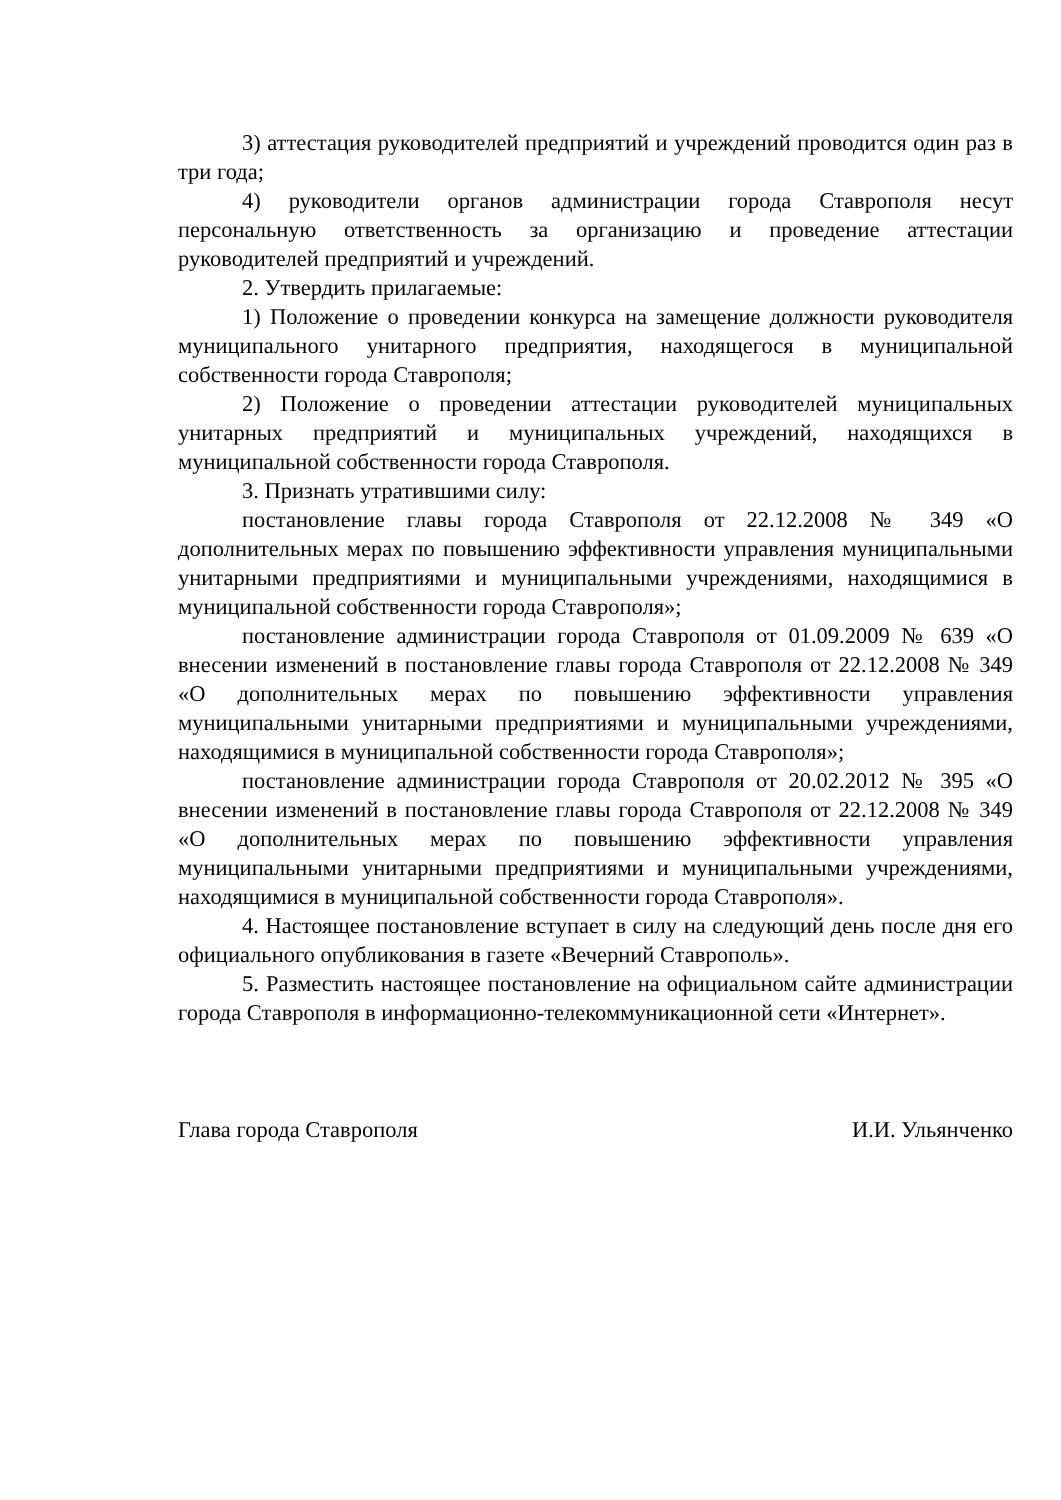3) аттестация руководителей предприятий и учреждений проводится один раз в три года;
4) руководители органов администрации города Ставрополя несут персональную ответственность за организацию и проведение аттестации руководителей предприятий и учреждений.
2. Утвердить прилагаемые:
1) Положение о проведении конкурса на замещение должности руководителя муниципального унитарного предприятия, находящегося в муниципальной собственности города Ставрополя;
2) Положение о проведении аттестации руководителей муниципальных унитарных предприятий и муниципальных учреждений, находящихся в муниципальной собственности города Ставрополя.
3. Признать утратившими силу:
постановление главы города Ставрополя от 22.12.2008 № 349 «О дополнительных мерах по повышению эффективности управления муниципальными унитарными предприятиями и муниципальными учреждениями, находящимися в муниципальной собственности города Ставрополя»;
постановление администрации города Ставрополя от 01.09.2009 № 639 «О внесении изменений в постановление главы города Ставрополя от 22.12.2008 № 349 «О дополнительных мерах по повышению эффективности управления муниципальными унитарными предприятиями и муниципальными учреждениями, находящимися в муниципальной собственности города Ставрополя»;
постановление администрации города Ставрополя от 20.02.2012 № 395 «О внесении изменений в постановление главы города Ставрополя от 22.12.2008 № 349 «О дополнительных мерах по повышению эффективности управления муниципальными унитарными предприятиями и муниципальными учреждениями, находящимися в муниципальной собственности города Ставрополя».
4. Настоящее постановление вступает в силу на следующий день после дня его официального опубликования в газете «Вечерний Ставрополь».
5. Разместить настоящее постановление на официальном сайте администрации города Ставрополя в информационно-телекоммуникационной сети «Интернет».
Глава города Ставрополя И.И. Ульянченко